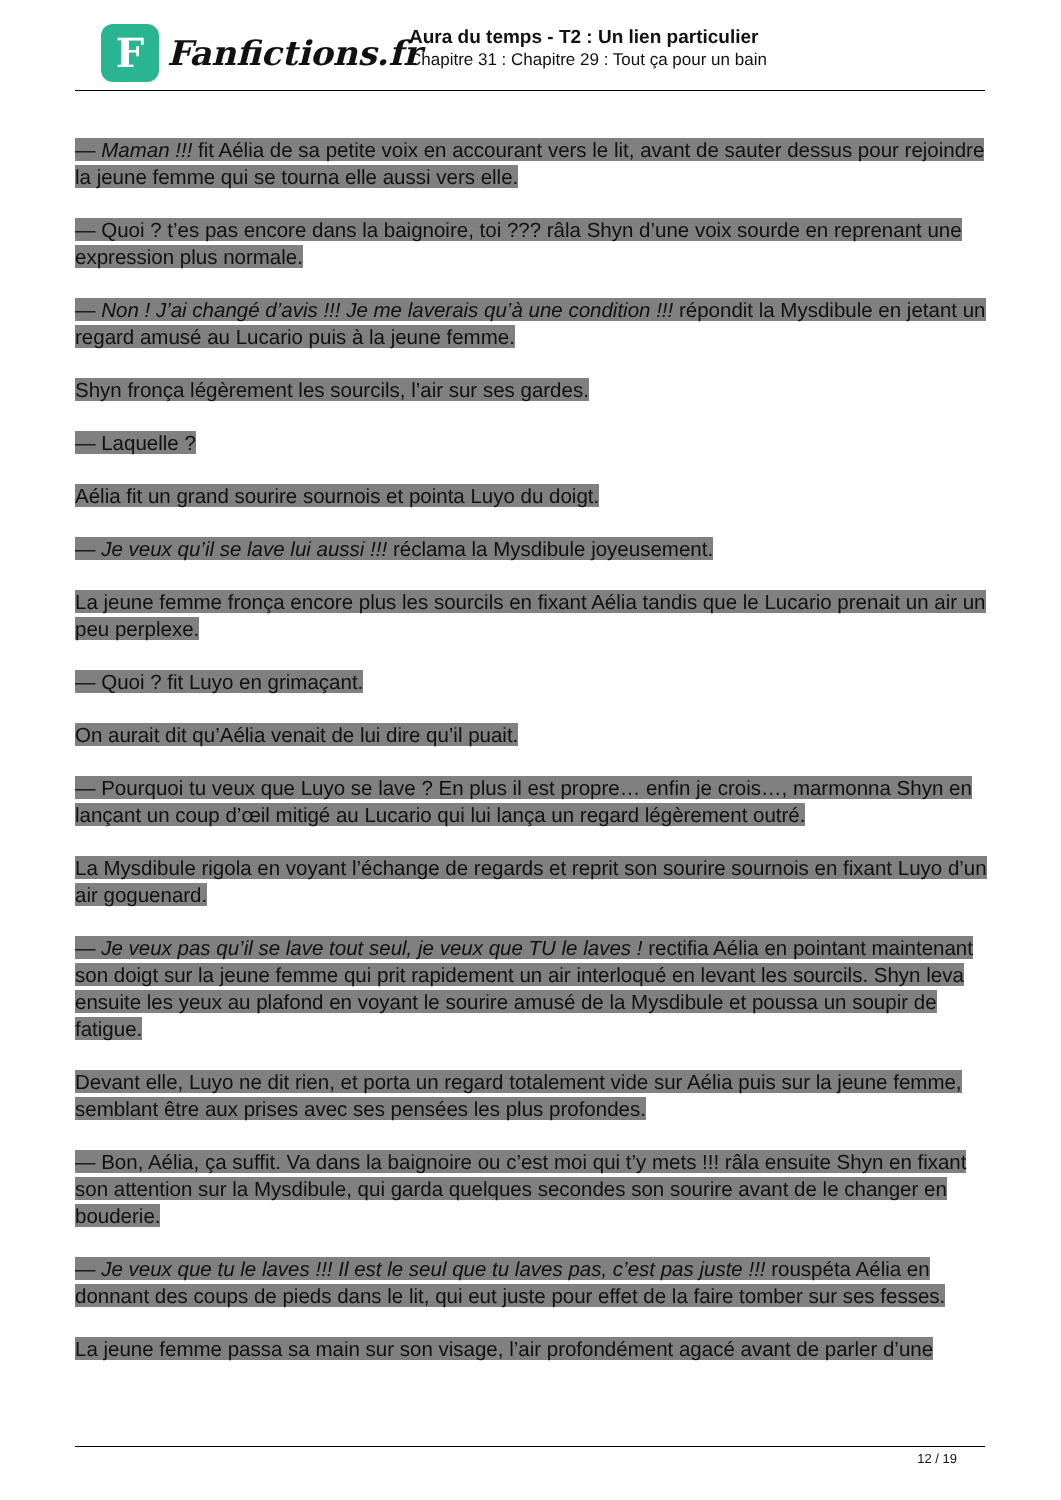F
Fanfictions.fr
Aura du temps - T2 : Un lien particulier
Chapitre 31 : Chapitre 29 : Tout ça pour un bain
— Maman !!! fit Aélia de sa petite voix en accourant vers le lit, avant de sauter dessus pour rejoindre la jeune femme qui se tourna elle aussi vers elle.
— Quoi ? t’es pas encore dans la baignoire, toi ??? râla Shyn d’une voix sourde en reprenant une expression plus normale.
— Non ! J’ai changé d’avis !!! Je me laverais qu’à une condition !!! répondit la Mysdibule en jetant un regard amusé au Lucario puis à la jeune femme.
Shyn fronça légèrement les sourcils, l’air sur ses gardes.
— Laquelle ?
Aélia fit un grand sourire sournois et pointa Luyo du doigt.
— Je veux qu’il se lave lui aussi !!! réclama la Mysdibule joyeusement.
La jeune femme fronça encore plus les sourcils en fixant Aélia tandis que le Lucario prenait un air un peu perplexe.
— Quoi ? fit Luyo en grimaçant.
On aurait dit qu’Aélia venait de lui dire qu’il puait.
— Pourquoi tu veux que Luyo se lave ? En plus il est propre… enfin je crois…, marmonna Shyn en lançant un coup d’œil mitigé au Lucario qui lui lança un regard légèrement outré.
La Mysdibule rigola en voyant l’échange de regards et reprit son sourire sournois en fixant Luyo d’un air goguenard.
— Je veux pas qu’il se lave tout seul, je veux que TU le laves ! rectifia Aélia en pointant maintenant son doigt sur la jeune femme qui prit rapidement un air interloqué en levant les sourcils. Shyn leva ensuite les yeux au plafond en voyant le sourire amusé de la Mysdibule et poussa un soupir de fatigue.
Devant elle, Luyo ne dit rien, et porta un regard totalement vide sur Aélia puis sur la jeune femme, semblant être aux prises avec ses pensées les plus profondes.
— Bon, Aélia, ça suffit. Va dans la baignoire ou c’est moi qui t’y mets !!! râla ensuite Shyn en fixant son attention sur la Mysdibule, qui garda quelques secondes son sourire avant de le changer en bouderie.
— Je veux que tu le laves !!! Il est le seul que tu laves pas, c’est pas juste !!! rouspéta Aélia en donnant des coups de pieds dans le lit, qui eut juste pour effet de la faire tomber sur ses fesses.
La jeune femme passa sa main sur son visage, l’air profondément agacé avant de parler d’une
12 / 19